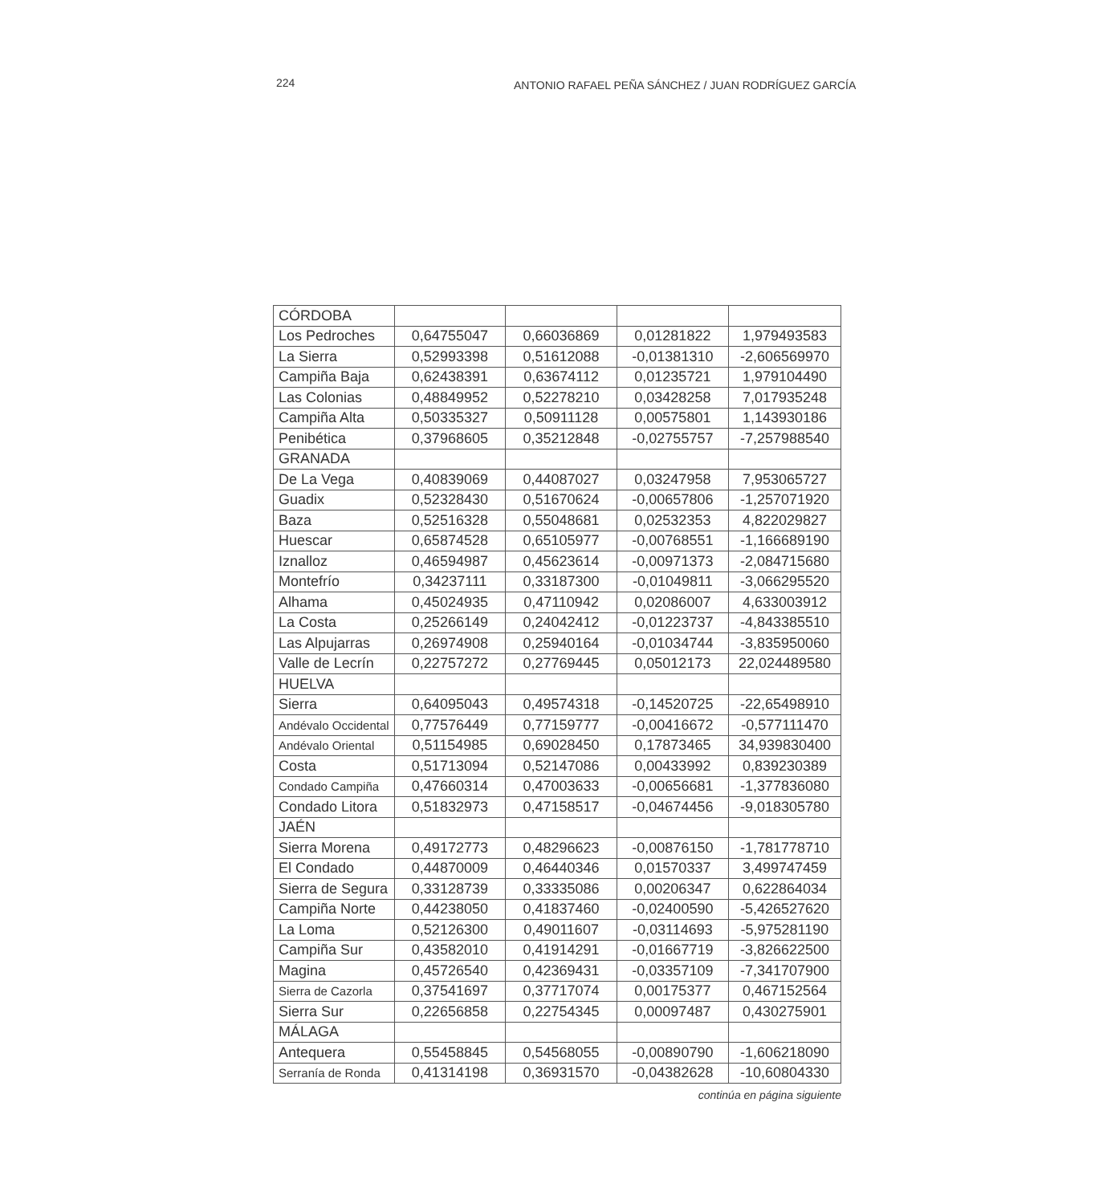224 ANTONIO RAFAEL PEÑA SÁNCHEZ / JUAN RODRÍGUEZ GARCÍA
| CÓRDOBA | | | | |
| Los Pedroches | 0,64755047 | 0,66036869 | 0,01281822 | 1,979493583 |
| La Sierra | 0,52993398 | 0,51612088 | -0,01381310 | -2,606569970 |
| Campiña Baja | 0,62438391 | 0,63674112 | 0,01235721 | 1,979104490 |
| Las Colonias | 0,48849952 | 0,52278210 | 0,03428258 | 7,017935248 |
| Campiña Alta | 0,50335327 | 0,50911128 | 0,00575801 | 1,143930186 |
| Penibética | 0,37968605 | 0,35212848 | -0,02755757 | -7,257988540 |
| GRANADA | | | | |
| De La Vega | 0,40839069 | 0,44087027 | 0,03247958 | 7,953065727 |
| Guadix | 0,52328430 | 0,51670624 | -0,00657806 | -1,257071920 |
| Baza | 0,52516328 | 0,55048681 | 0,02532353 | 4,822029827 |
| Huescar | 0,65874528 | 0,65105977 | -0,00768551 | -1,166689190 |
| Iznalloz | 0,46594987 | 0,45623614 | -0,00971373 | -2,084715680 |
| Montefrío | 0,34237111 | 0,33187300 | -0,01049811 | -3,066295520 |
| Alhama | 0,45024935 | 0,47110942 | 0,02086007 | 4,633003912 |
| La Costa | 0,25266149 | 0,24042412 | -0,01223737 | -4,843385510 |
| Las Alpujarras | 0,26974908 | 0,25940164 | -0,01034744 | -3,835950060 |
| Valle de Lecrín | 0,22757272 | 0,27769445 | 0,05012173 | 22,024489580 |
| HUELVA | | | | |
| Sierra | 0,64095043 | 0,49574318 | -0,14520725 | -22,65498910 |
| Andévalo Occidental | 0,77576449 | 0,77159777 | -0,00416672 | -0,577111470 |
| Andévalo Oriental | 0,51154985 | 0,69028450 | 0,17873465 | 34,939830400 |
| Costa | 0,51713094 | 0,52147086 | 0,00433992 | 0,839230389 |
| Condado Campiña | 0,47660314 | 0,47003633 | -0,00656681 | -1,377836080 |
| Condado Litora | 0,51832973 | 0,47158517 | -0,04674456 | -9,018305780 |
| JAÉN | | | | |
| Sierra Morena | 0,49172773 | 0,48296623 | -0,00876150 | -1,781778710 |
| El Condado | 0,44870009 | 0,46440346 | 0,01570337 | 3,499747459 |
| Sierra de Segura | 0,33128739 | 0,33335086 | 0,00206347 | 0,622864034 |
| Campiña Norte | 0,44238050 | 0,41837460 | -0,02400590 | -5,426527620 |
| La Loma | 0,52126300 | 0,49011607 | -0,03114693 | -5,975281190 |
| Campiña Sur | 0,43582010 | 0,41914291 | -0,01667719 | -3,826622500 |
| Magina | 0,45726540 | 0,42369431 | -0,03357109 | -7,341707900 |
| Sierra de Cazorla | 0,37541697 | 0,37717074 | 0,00175377 | 0,467152564 |
| Sierra Sur | 0,22656858 | 0,22754345 | 0,00097487 | 0,430275901 |
| MÁLAGA | | | | |
| Antequera | 0,55458845 | 0,54568055 | -0,00890790 | -1,606218090 |
| Serranía de Ronda | 0,41314198 | 0,36931570 | -0,04382628 | -10,60804330 |
continúa en página siguiente